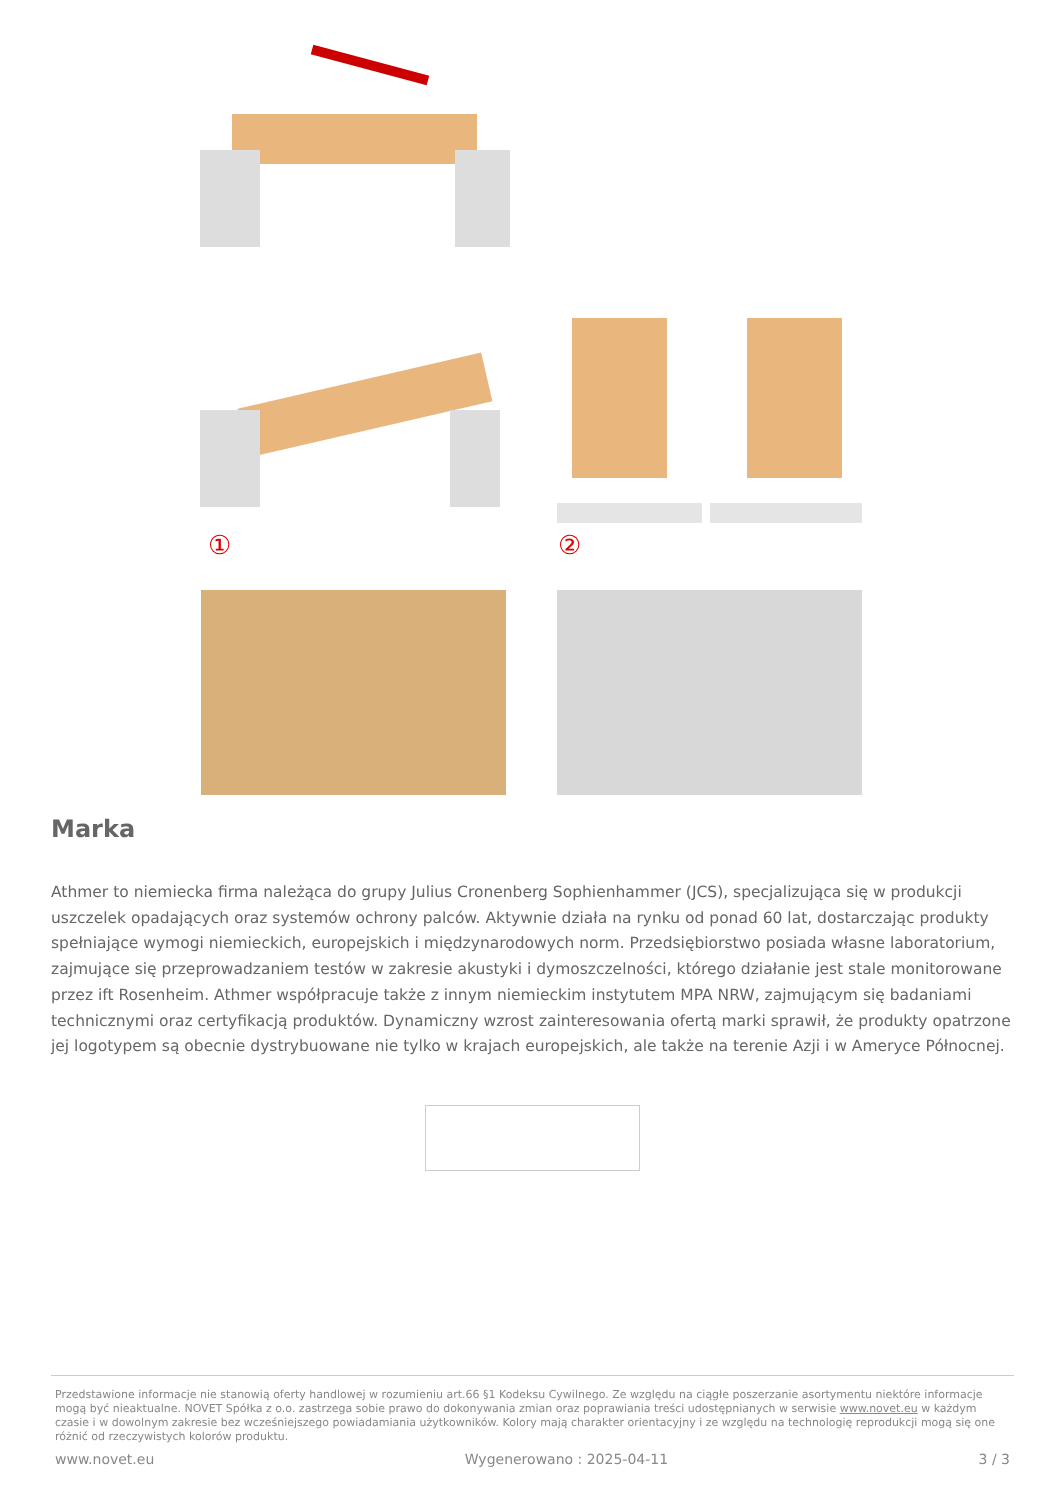① ②
Marka
Athmer to niemiecka firma należąca do grupy Julius Cronenberg Sophienhammer (JCS), specjalizująca się w produkcji uszczelek opadających oraz systemów ochrony palców. Aktywnie działa na rynku od ponad 60 lat, dostarczając produkty spełniające wymogi niemieckich, europejskich i międzynarodowych norm. Przedsiębiorstwo posiada własne laboratorium, zajmujące się przeprowadzaniem testów w zakresie akustyki i dymoszczelności, którego działanie jest stale monitorowane przez ift Rosenheim. Athmer współpracuje także z innym niemieckim instytutem MPA NRW, zajmującym się badaniami technicznymi oraz certyfikacją produktów. Dynamiczny wzrost zainteresowania ofertą marki sprawił, że produkty opatrzone jej logotypem są obecnie dystrybuowane nie tylko w krajach europejskich, ale także na terenie Azji i w Ameryce Północnej.
Przedstawione informacje nie stanowią oferty handlowej w rozumieniu art.66 §1 Kodeksu Cywilnego. Ze względu na ciągłe poszerzanie asortymentu niektóre informacje mogą być nieaktualne. NOVET Spółka z o.o. zastrzega sobie prawo do dokonywania zmian oraz poprawiania treści udostępnianych w serwisie www.novet.eu w każdym czasie i w dowolnym zakresie bez wcześniejszego powiadamiania użytkowników. Kolory mają charakter orientacyjny i ze względu na technologię reprodukcji mogą się one różnić od rzeczywistych kolorów produktu.
www.novet.eu Wygenerowano : 2025-04-11 3 / 3